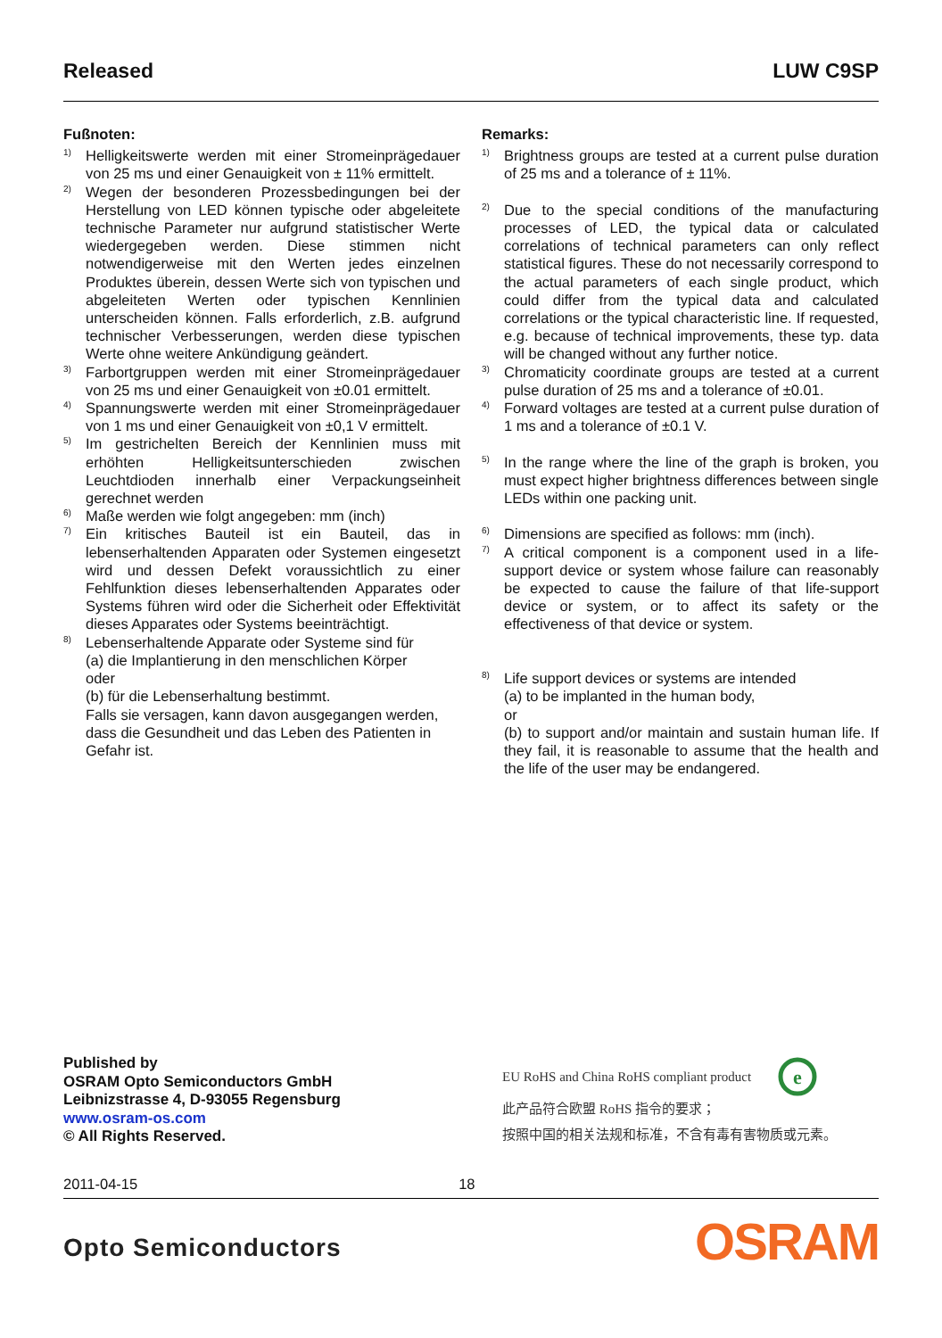Released LUW C9SP
Fußnoten:
<sup>1)</sup>
Helligkeitswerte werden mit einer Stromeinprägedauer von 25 ms und einer Genauigkeit von ± 11% ermittelt.
<sup>2)</sup>
Wegen der besonderen Prozessbedingungen bei der Herstellung von LED können typische oder abgeleitete technische Parameter nur aufgrund statistischer Werte wiedergegeben werden. Diese stimmen nicht notwendigerweise mit den Werten jedes einzelnen Produktes überein, dessen Werte sich von typischen und abgeleiteten Werten oder typischen Kennlinien unterscheiden können. Falls erforderlich, z.B. aufgrund technischer Verbesserungen, werden diese typischen Werte ohne weitere Ankündigung geändert.
<sup>3)</sup>
Farbortgruppen werden mit einer Stromeinprägedauer von 25 ms und einer Genauigkeit von ±0.01 ermittelt.
<sup>4)</sup>
Spannungswerte werden mit einer Stromeinprägedauer von 1 ms und einer Genauigkeit von ±0,1 V ermittelt.
<sup>5)</sup>
Im gestrichelten Bereich der Kennlinien muss mit erhöhten Helligkeitsunterschieden zwischen Leuchtdioden innerhalb einer Verpackungseinheit gerechnet werden
<sup>6)</sup>
Maße werden wie folgt angegeben: mm (inch)
<sup>7)</sup>
Ein kritisches Bauteil ist ein Bauteil, das in lebenserhaltenden Apparaten oder Systemen eingesetzt wird und dessen Defekt voraussichtlich zu einer Fehlfunktion dieses lebenserhaltenden Apparates oder Systems führen wird oder die Sicherheit oder Effektivität dieses Apparates oder Systems beeinträchtigt.
<sup>8)</sup>
Lebenserhaltende Apparate oder Systeme sind für
(a) die Implantierung in den menschlichen Körper
oder
(b) für die Lebenserhaltung bestimmt.
Falls sie versagen, kann davon ausgegangen werden, dass die Gesundheit und das Leben des Patienten in Gefahr ist.
Remarks:
<sup>1)</sup>
Brightness groups are tested at a current pulse duration of 25 ms and a tolerance of ± 11%.
<sup>2)</sup>
Due to the special conditions of the manufacturing processes of LED, the typical data or calculated correlations of technical parameters can only reflect statistical figures. These do not necessarily correspond to the actual parameters of each single product, which could differ from the typical data and calculated correlations or the typical characteristic line. If requested, e.g. because of technical improvements, these typ. data will be changed without any further notice.
<sup>3)</sup>
Chromaticity coordinate groups are tested at a current pulse duration of 25 ms and a tolerance of ±0.01.
<sup>4)</sup>
Forward voltages are tested at a current pulse duration of 1 ms and a tolerance of ±0.1 V.
<sup>5)</sup>
In the range where the line of the graph is broken, you must expect higher brightness differences between single LEDs within one packing unit.
<sup>6)</sup>
Dimensions are specified as follows: mm (inch).
<sup>7)</sup>
A critical component is a component used in a life-support device or system whose failure can reasonably be expected to cause the failure of that life-support device or system, or to affect its safety or the effectiveness of that device or system.
<sup>8)</sup>
Life support devices or systems are intended
(a) to be implanted in the human body,
or
(b) to support and/or maintain and sustain human life. If they fail, it is reasonable to assume that the health and the life of the user may be endangered.
Published by
OSRAM Opto Semiconductors GmbH
Leibnizstrasse 4, D-93055 Regensburg
www.osram-os.com
© All Rights Reserved.
EU RoHS and China RoHS compliant product
e
此产品符合欧盟 RoHS 指令的要求；
按照中国的相关法规和标准，不含有毒有害物质或元素。
2011-04-15 18
Opto Semiconductors OSRAM